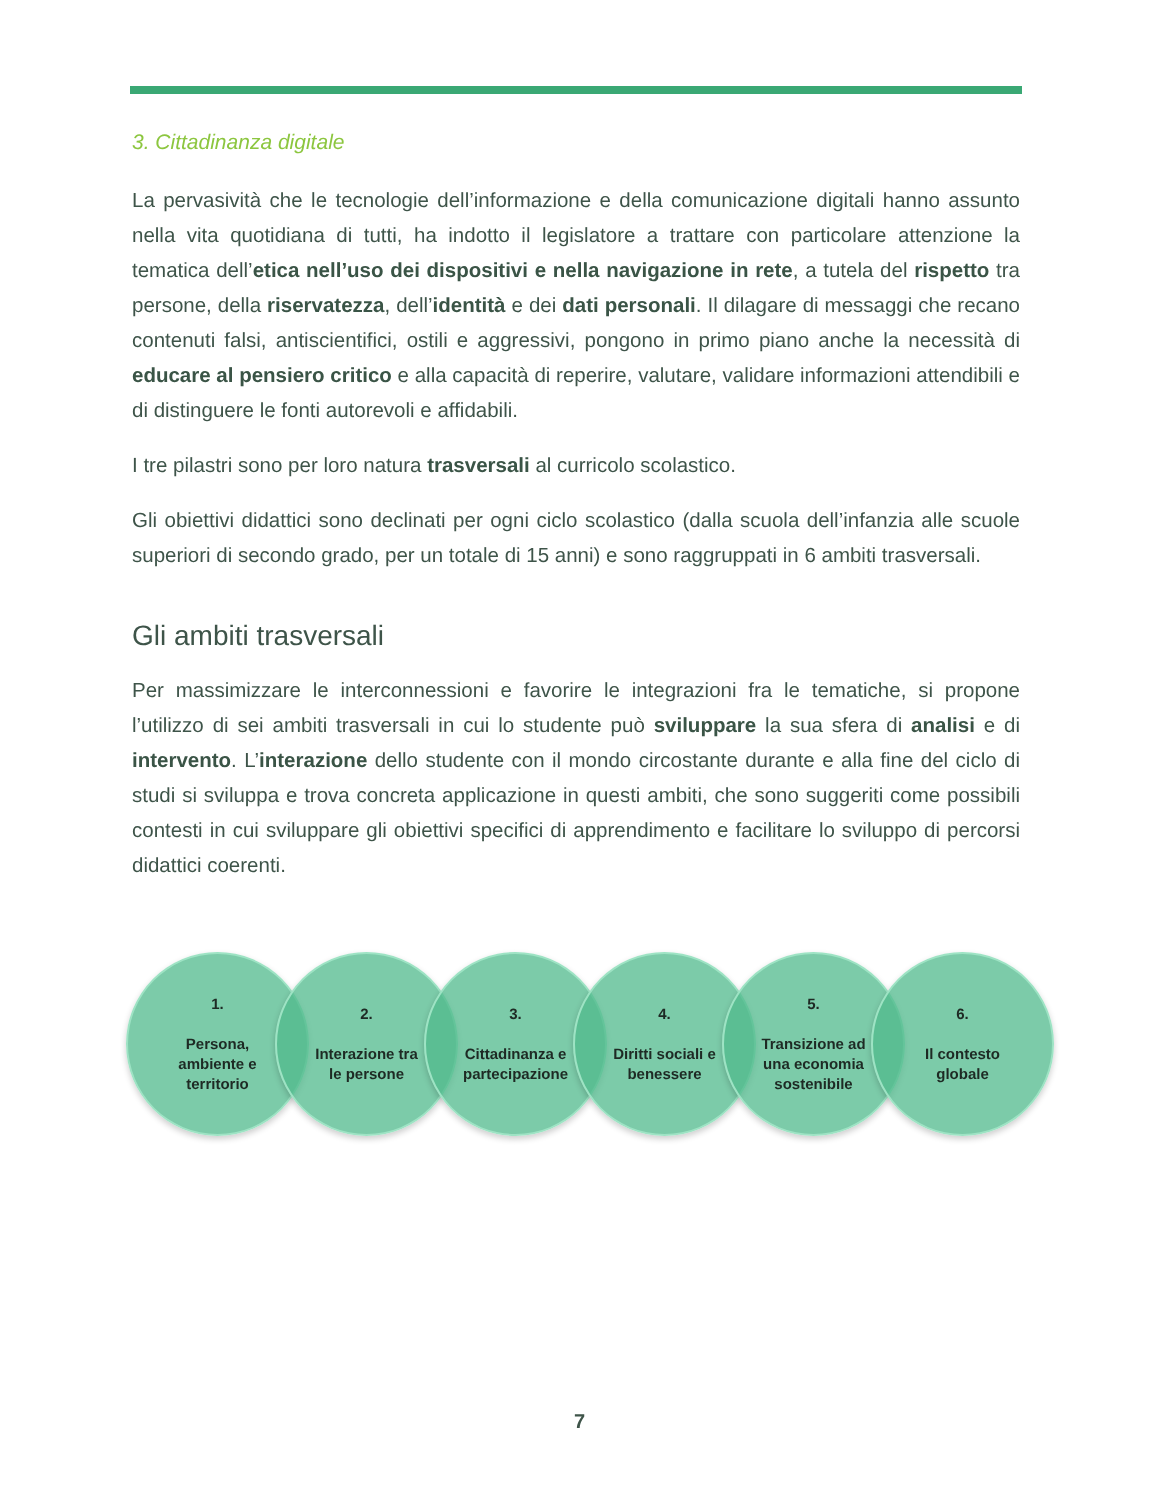3. Cittadinanza digitale
La pervasività che le tecnologie dell’informazione e della comunicazione digitali hanno assunto nella vita quotidiana di tutti, ha indotto il legislatore a trattare con particolare attenzione la tematica dell’etica nell’uso dei dispositivi e nella navigazione in rete, a tutela del rispetto tra persone, della riservatezza, dell’identità e dei dati personali. Il dilagare di messaggi che recano contenuti falsi, antiscientifici, ostili e aggressivi, pongono in primo piano anche la necessità di educare al pensiero critico e alla capacità di reperire, valutare, validare informazioni attendibili e di distinguere le fonti autorevoli e affidabili.
I tre pilastri sono per loro natura trasversali al curricolo scolastico.
Gli obiettivi didattici sono declinati per ogni ciclo scolastico (dalla scuola dell’infanzia alle scuole superiori di secondo grado, per un totale di 15 anni) e sono raggruppati in 6 ambiti trasversali.
Gli ambiti trasversali
Per massimizzare le interconnessioni e favorire le integrazioni fra le tematiche, si propone l’utilizzo di sei ambiti trasversali in cui lo studente può sviluppare la sua sfera di analisi e di intervento. L’interazione dello studente con il mondo circostante durante e alla fine del ciclo di studi si sviluppa e trova concreta applicazione in questi ambiti, che sono suggeriti come possibili contesti in cui sviluppare gli obiettivi specifici di apprendimento e facilitare lo sviluppo di percorsi didattici coerenti.
1.
Persona,
ambiente e
territorio
2.
Interazione tra
le persone
3.
Cittadinanza e
partecipazione
4.
Diritti sociali e
benessere
5.
Transizione ad
una economia
sostenibile
6.
Il contesto
globale
7